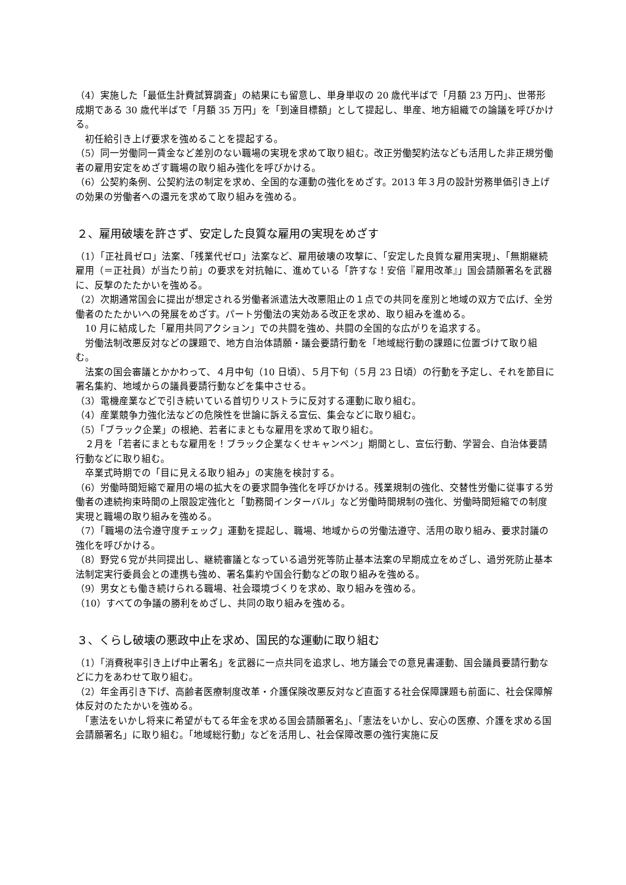（4）実施した「最低生計費試算調査」の結果にも留意し、単身単収の 20 歳代半ばで「月額 23 万円」、世帯形成期である 30 歳代半ばで「月額 35 万円」を「到達目標額」として提起し、単産、地方組織での論議を呼びかける。
　初任給引き上げ要求を強めることを提起する。
（5）同一労働同一賃金など差別のない職場の実現を求めて取り組む。改正労働契約法なども活用した非正規労働者の雇用安定をめざす職場の取り組み強化を呼びかける。
（6）公契約条例、公契約法の制定を求め、全国的な運動の強化をめざす。2013 年３月の設計労務単価引き上げの効果の労働者への還元を求めて取り組みを強める。
２、雇用破壊を許さず、安定した良質な雇用の実現をめざす
（1）「正社員ゼロ」法案、「残業代ゼロ」法案など、雇用破壊の攻撃に、「安定した良質な雇用実現」、「無期継続雇用（＝正社員）が当たり前」の要求を対抗軸に、進めている「許すな！安倍『雇用改革』」国会請願署名を武器に、反撃のたたかいを強める。
（2）次期通常国会に提出が想定される労働者派遣法大改悪阻止の１点での共同を産別と地域の双方で広げ、全労働者のたたかいへの発展をめざす。パート労働法の実効ある改正を求め、取り組みを進める。
　10 月に結成した「雇用共同アクション」での共闘を強め、共闘の全国的な広がりを追求する。
　労働法制改悪反対などの課題で、地方自治体請願・議会要請行動を「地域総行動の課題に位置づけて取り組む。
　法案の国会審議とかかわって、４月中旬（10 日頃）、５月下旬（５月 23 日頃）の行動を予定し、それを節目に署名集約、地域からの議員要請行動などを集中させる。
（3）電機産業などで引き続いている首切りリストラに反対する運動に取り組む。
（4）産業競争力強化法などの危険性を世論に訴える宣伝、集会などに取り組む。
（5）「ブラック企業」の根絶、若者にまともな雇用を求めて取り組む。
　２月を「若者にまともな雇用を！ブラック企業なくせキャンペン」期間とし、宣伝行動、学習会、自治体要請行動などに取り組む。
　卒業式時期での「目に見える取り組み」の実施を検討する。
（6）労働時間短縮で雇用の場の拡大をの要求闘争強化を呼びかける。残業規制の強化、交替性労働に従事する労働者の連続拘束時間の上限設定強化と「勤務間インターバル」など労働時間規制の強化、労働時間短縮での制度実現と職場の取り組みを強める。
（7）「職場の法令遵守度チェック」運動を提起し、職場、地域からの労働法遵守、活用の取り組み、要求討議の強化を呼びかける。
（8）野党６党が共同提出し、継続審議となっている過労死等防止基本法案の早期成立をめざし、過労死防止基本法制定実行委員会との連携も強め、署名集約や国会行動などの取り組みを強める。
（9）男女とも働き続けられる職場、社会環境づくりを求め、取り組みを強める。
（10）すべての争議の勝利をめざし、共同の取り組みを強める。
３、くらし破壊の悪政中止を求め、国民的な運動に取り組む
（1）「消費税率引き上げ中止署名」を武器に一点共同を追求し、地方議会での意見書運動、国会議員要請行動などに力をあわせて取り組む。
（2）年金再引き下げ、高齢者医療制度改革・介護保険改悪反対など直面する社会保障課題も前面に、社会保障解体反対のたたかいを強める。
　「憲法をいかし将来に希望がもてる年金を求める国会請願署名」、「憲法をいかし、安心の医療、介護を求める国会請願署名」に取り組む。「地域総行動」などを活用し、社会保障改悪の強行実施に反